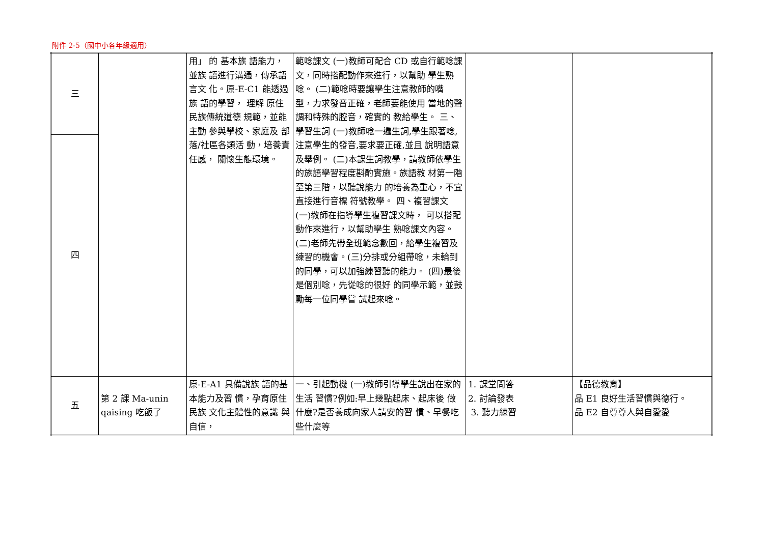附件 2-5（國中小各年級適用）
| 三 | | 用」 的 基本族 語能力， 並族 語進行溝通，傳承語言文 化。原-E-C1 能透過族 語的學習， 理解 原住民族傳統道德 規範，並能主動 參與學校、家庭及 部落/社區各類活 動，培養責任感， 關懷生態環境。 | 範唸課文 (一)教師可配合 CD 或自行範唸課 文，同時搭配動作來進行，以幫助 學生熟唸。 (二)範唸時要讓學生注意教師的嘴 型，力求發音正確，老師要能使用 當地的聲調和特殊的腔音，確實的 教給學生。 三、學習生詞 (一)教師唸一遍生詞,學生跟著唸, 注意學生的發音,要求要正確,並且 說明語意及舉例。 (二)本課生詞教學，請教師依學生 的族語學習程度斟酌實施。族語教 材第一階至第三階，以聽說能力 的培養為重心，不宜直接進行音標 符號教學。 四、複習課文 (一)教師在指導學生複習課文時， 可以搭配動作來進行，以幫助學生 熟唸課文內容。 (二)老師先帶全班範念數回，給學生複習及練習的機會。(三)分排或分組帶唸，未輪到的同學，可以加強練習聽的能力。 (四)最後是個別唸，先從唸的很好 的同學示範，並鼓勵每一位同學嘗 試起來唸。 | | |
| 四 | | | | | |
| 五 | 第 2 課 Ma-unin qaising 吃飯了 | 原-E-A1 具備說族 語的基本能力及習 慣，孕育原住民族 文化主體性的意識 與自信， | 一、引起動機 (一)教師引導學生說出在家的生活 習慣?例如:早上幾點起床、起床後 做什麼?是否養成向家人請安的習 慣、早餐吃些什麼等 | 1. 課堂問答 2. 討論發表 3. 聽力練習 | 【品德教育】 品 E1 良好生活習慣與德行。 品 E2 自尊尊人與自愛愛 |